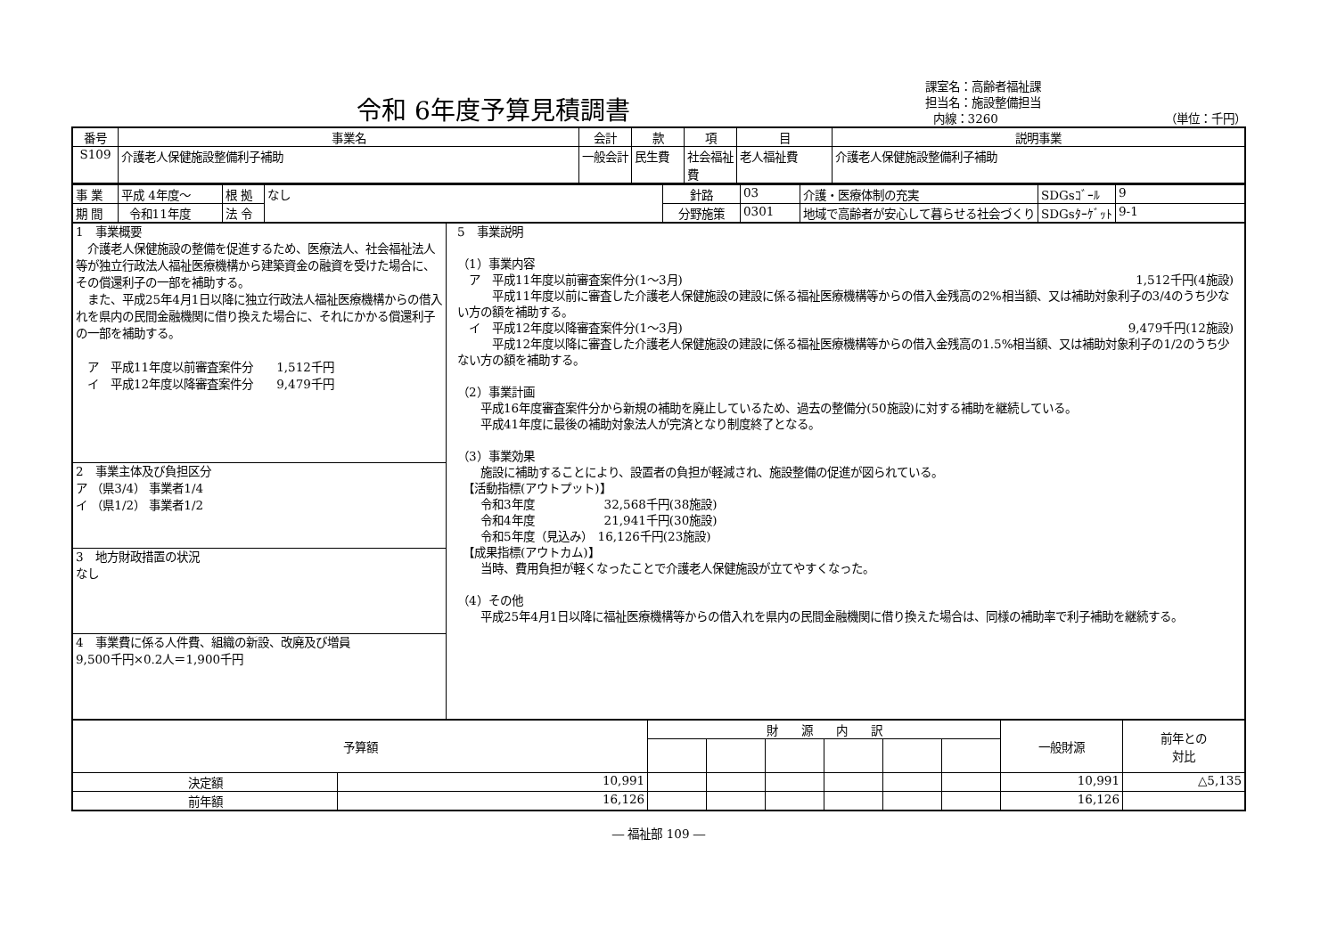令和 6年度予算見積調書
課室名：高齢者福祉課
担当名：施設整備担当
内線：3260 （単位：千円）
| 番号 | 事業名 | 会計 | 款 | 項 | 目 | 説明事業 |
| --- | --- | --- | --- | --- | --- | --- |
| S109 | 介護老人保健施設整備利子補助 | 一般会計 | 民生費 | 社会福祉費 | 老人福祉費 | 介護老人保健施設整備利子補助 |
| 事 業 | 平成 4年度～ | 根 拠 | なし | 針路 | 03 | 介護・医療体制の充実 | SDGsｺﾞｰﾙ | 9 |
| 期 間 | 令和11年度 | 法 令 | | 分野施策 | 0301 | 地域で高齢者が安心して暮らせる社会づくり | SDGsﾀｰｹﾞｯﾄ | 9-1 |
1　事業概要
　介護老人保健施設の整備を促進するため、医療法人、社会福祉法人等が独立行政法人福祉医療機構から建築資金の融資を受けた場合に、その償還利子の一部を補助する。
　また、平成25年4月1日以降に独立行政法人福祉医療機構からの借入れを県内の民間金融機関に借り換えた場合に、それにかかる償還利子の一部を補助する。
　ア　平成11年度以前審査案件分　　1,512千円
　イ　平成12年度以降審査案件分　　9,479千円
2　事業主体及び負担区分
ア （県3/4） 事業者1/4
イ （県1/2） 事業者1/2
3　地方財政措置の状況
なし
4　事業費に係る人件費、組織の新設、改廃及び増員
9,500千円×0.2人＝1,900千円
5　事業説明
（1）事業内容
　ア　平成11年度以前審査案件分(1～3月) 1,512千円(4施設)
　　　平成11年度以前に審査した介護老人保健施設の建設に係る福祉医療機構等からの借入金残高の2%相当額、又は補助対象利子の3/4のうち少ない方の額を補助する。
　イ　平成12年度以降審査案件分(1～3月) 9,479千円(12施設)
　　　平成12年度以降に審査した介護老人保健施設の建設に係る福祉医療機構等からの借入金残高の1.5%相当額、又は補助対象利子の1/2のうち少ない方の額を補助する。
（2）事業計画
　　平成16年度審査案件分から新規の補助を廃止しているため、過去の整備分(50施設)に対する補助を継続している。
　　平成41年度に最後の補助対象法人が完済となり制度終了となる。
（3）事業効果
　　施設に補助することにより、設置者の負担が軽減され、施設整備の促進が図られている。
　【活動指標(アウトプット)】
　　令和3年度　　　　　　32,568千円(38施設)
　　令和4年度　　　　　　21,941千円(30施設)
　　令和5年度（見込み）　16,126千円(23施設)
　【成果指標(アウトカム)】
　　当時、費用負担が軽くなったことで介護老人保健施設が立てやすくなった。
（4）その他
　　平成25年4月1日以降に福祉医療機構等からの借入れを県内の民間金融機関に借り換えた場合は、同様の補助率で利子補助を継続する。
| 予算額 | | 財 源 内 訳 | | | | | | 一般財源 | 前年との 対比 |
| 決定額 | 10,991 | | | | | | | 10,991 | △5,135 |
| 前年額 | 16,126 | | | | | | | 16,126 | |
― 福祉部 109 ―